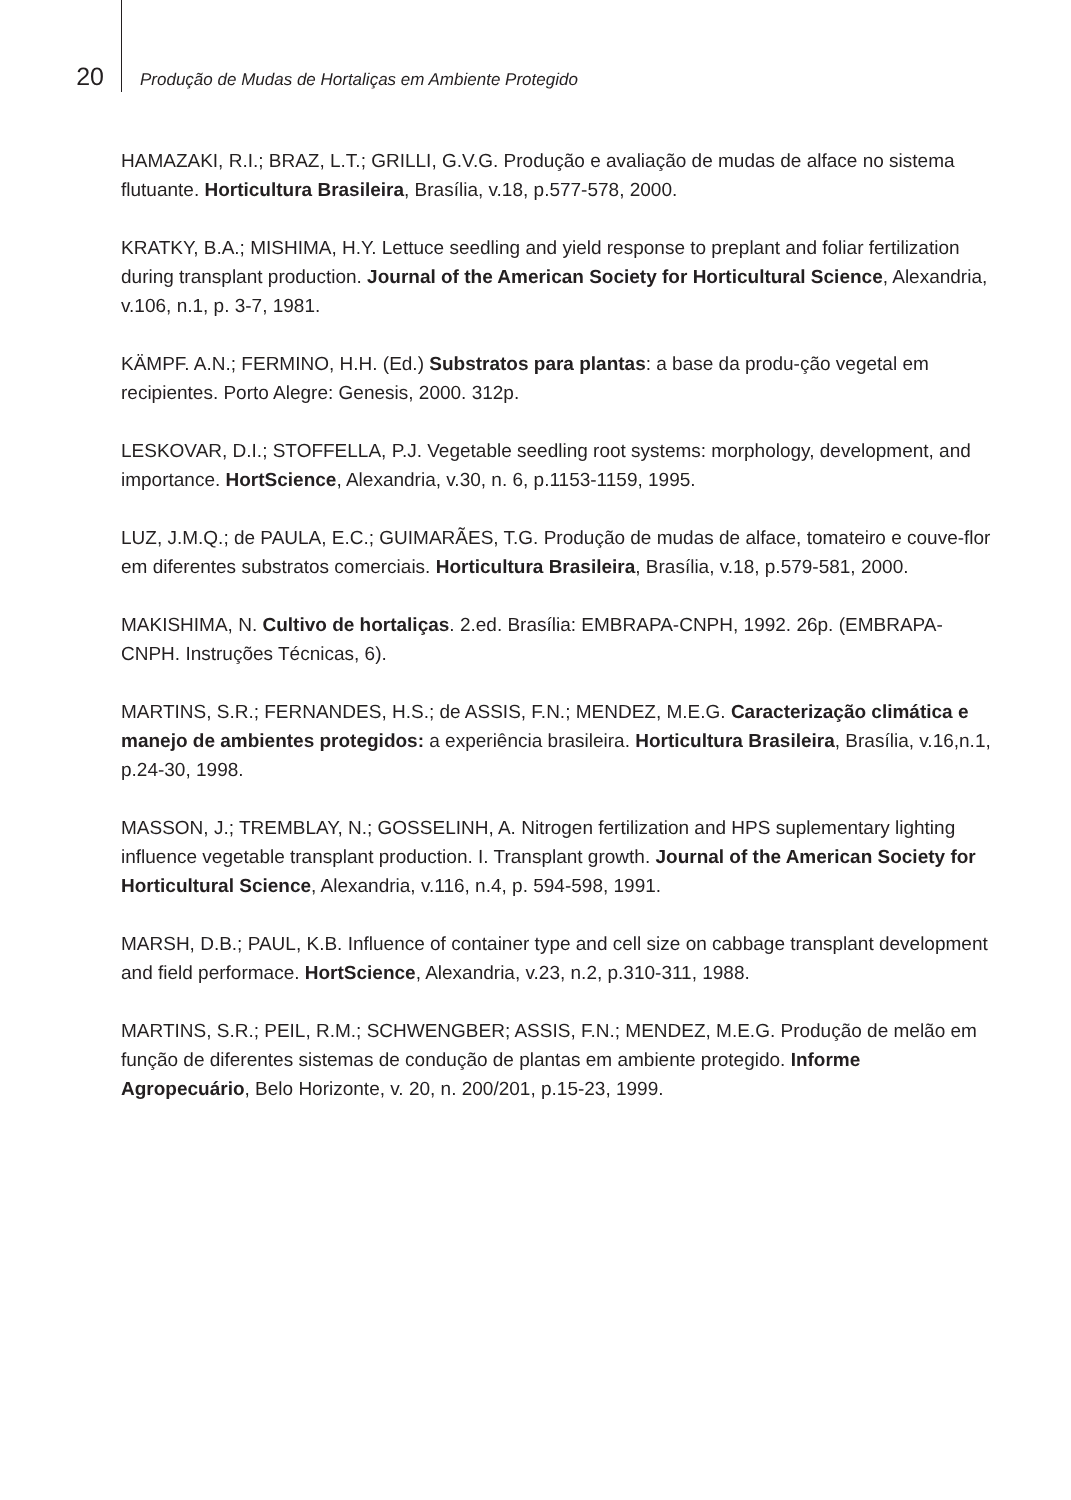20 Produção de Mudas de Hortaliças em Ambiente Protegido
HAMAZAKI, R.I.; BRAZ, L.T.; GRILLI, G.V.G. Produção e avaliação de mudas de alface no sistema flutuante. Horticultura Brasileira, Brasília, v.18, p.577-578, 2000.
KRATKY, B.A.; MISHIMA, H.Y. Lettuce seedling and yield response to preplant and foliar fertilization during transplant production. Journal of the American Society for Horticultural Science, Alexandria, v.106, n.1, p. 3-7, 1981.
KÄMPF. A.N.; FERMINO, H.H. (Ed.) Substratos para plantas: a base da produ-ção vegetal em recipientes. Porto Alegre: Genesis, 2000. 312p.
LESKOVAR, D.I.; STOFFELLA, P.J. Vegetable seedling root systems: morphology, development, and importance. HortScience, Alexandria, v.30, n. 6, p.1153-1159, 1995.
LUZ, J.M.Q.; de PAULA, E.C.; GUIMARÃES, T.G. Produção de mudas de alface, tomateiro e couve-flor em diferentes substratos comerciais. Horticultura Brasileira, Brasília, v.18, p.579-581, 2000.
MAKISHIMA, N. Cultivo de hortaliças. 2.ed. Brasília: EMBRAPA-CNPH, 1992. 26p. (EMBRAPA-CNPH. Instruções Técnicas, 6).
MARTINS, S.R.; FERNANDES, H.S.; de ASSIS, F.N.; MENDEZ, M.E.G. Caracterização climática e manejo de ambientes protegidos: a experiência brasileira. Horticultura Brasileira, Brasília, v.16,n.1, p.24-30, 1998.
MASSON, J.; TREMBLAY, N.; GOSSELINH, A. Nitrogen fertilization and HPS suplementary lighting influence vegetable transplant production. I. Transplant growth. Journal of the American Society for Horticultural Science, Alexandria, v.116, n.4, p. 594-598, 1991.
MARSH, D.B.; PAUL, K.B. Influence of container type and cell size on cabbage transplant development and field performace. HortScience, Alexandria, v.23, n.2, p.310-311, 1988.
MARTINS, S.R.; PEIL, R.M.; SCHWENGBER; ASSIS, F.N.; MENDEZ, M.E.G. Produção de melão em função de diferentes sistemas de condução de plantas em ambiente protegido. Informe Agropecuário, Belo Horizonte, v. 20, n. 200/201, p.15-23, 1999.